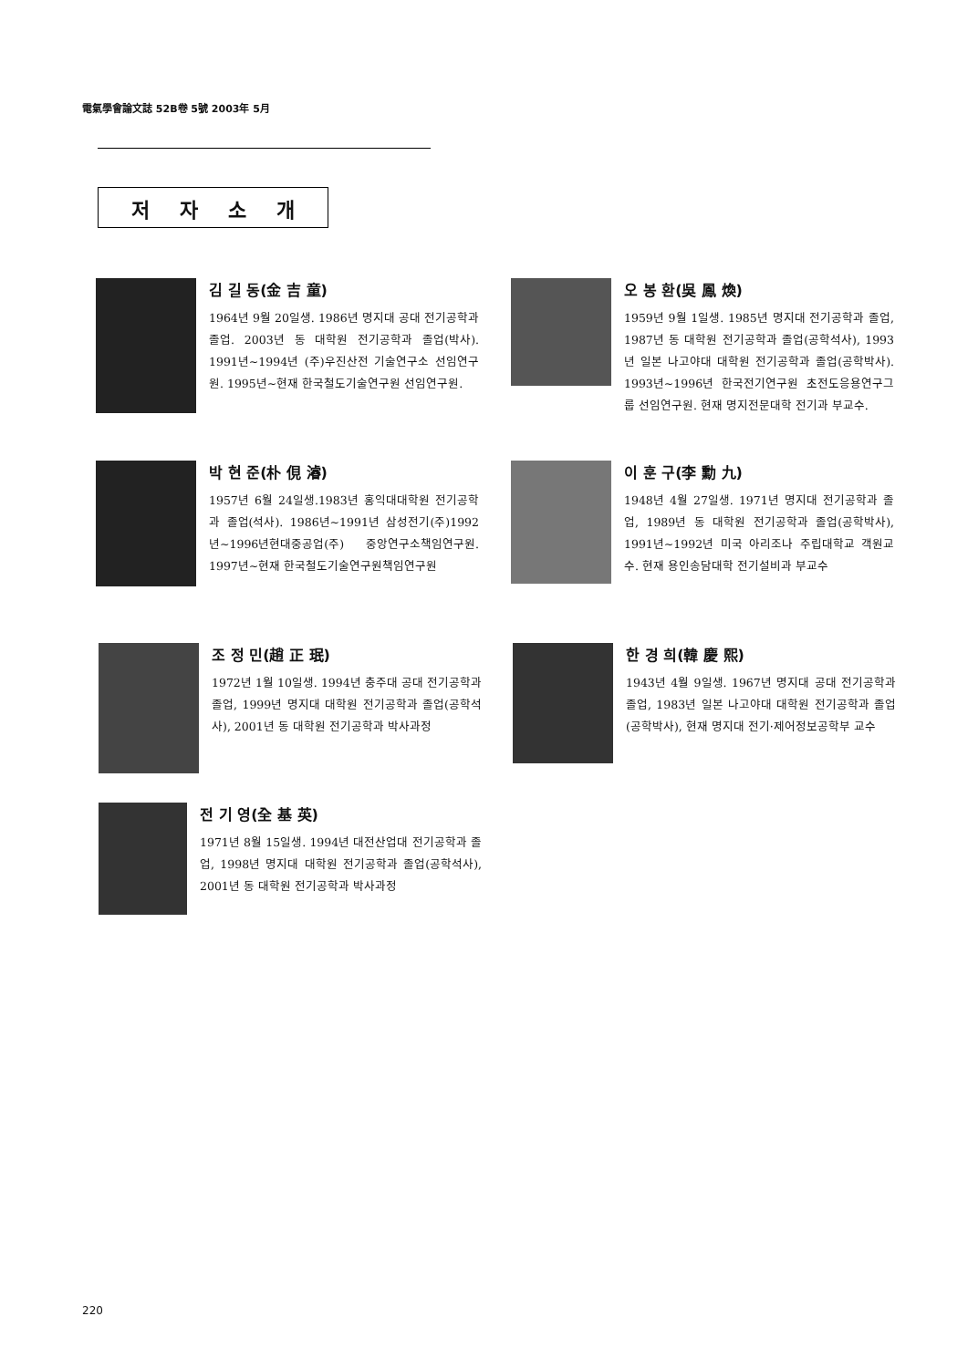電氣學會論文誌 52B卷 5號 2003年 5月
저 자 소 개
김 길 동(金 吉 童)
1964년 9월 20일생. 1986년 명지대 공대 전기공학과 졸업. 2003년 동 대학원 전기공학과 졸업(박사). 1991년~1994년 (주)우진산전 기술연구소 선임연구원. 1995년~현재 한국철도기술연구원 선임연구원.
오 봉 환(吳 鳳 煥)
1959년 9월 1일생. 1985년 명지대 전기공학과 졸업, 1987년 동 대학원 전기공학과 졸업(공학석사), 1993년 일본 나고야대 대학원 전기공학과 졸업(공학박사). 1993년~1996년 한국전기연구원 초전도응용연구그룹 선임연구원. 현재 명지전문대학 전기과 부교수.
박 현 준(朴 俔 濬)
1957년 6월 24일생.1983년 홍익대대학원 전기공학과 졸업(석사). 1986년~1991년 삼성전기(주)1992년~1996년현대중공업(주) 중앙연구소책임연구원. 1997년~현재 한국철도기술연구원책임연구원
이 훈 구(李 勳 九)
1948년 4월 27일생. 1971년 명지대 전기공학과 졸업, 1989년 동 대학원 전기공학과 졸업(공학박사), 1991년~1992년 미국 아리조나 주립대학교 객원교수. 현재 용인송담대학 전기설비과 부교수
조 정 민(趙 正 珉)
1972년 1월 10일생. 1994년 충주대 공대 전기공학과 졸업, 1999년 명지대 대학원 전기공학과 졸업(공학석사), 2001년 동 대학원 전기공학과 박사과정
한 경 희(韓 慶 熙)
1943년 4월 9일생. 1967년 명지대 공대 전기공학과 졸업, 1983년 일본 나고야대 대학원 전기공학과 졸업(공학박사), 현재 명지대 전기·제어정보공학부 교수
전 기 영(全 基 英)
1971년 8월 15일생. 1994년 대전산업대 전기공학과 졸업, 1998년 명지대 대학원 전기공학과 졸업(공학석사), 2001년 동 대학원 전기공학과 박사과정
220